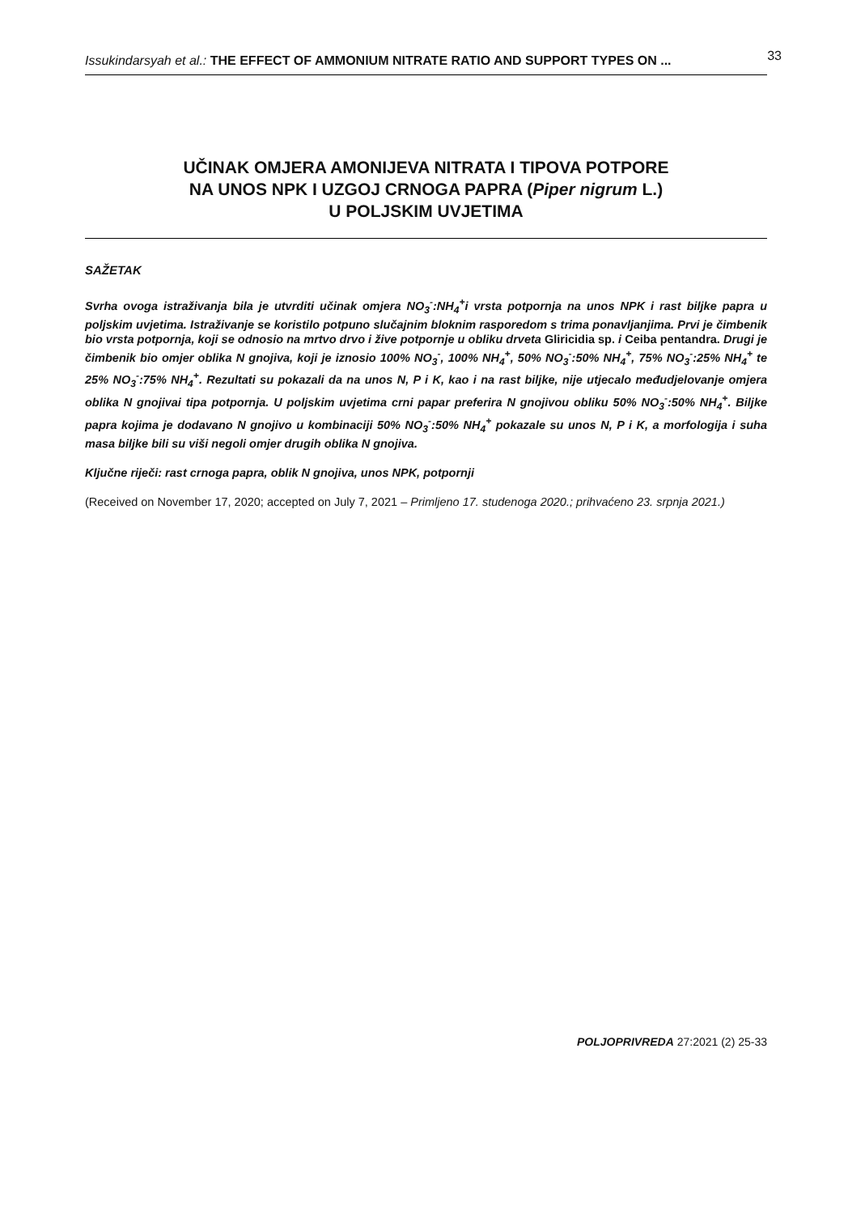Issukindarsyah et al.: THE EFFECT OF AMMONIUM NITRATE RATIO AND SUPPORT TYPES ON ... 33
UČINAK OMJERA AMONIJEVA NITRATA I TIPOVA POTPORE
NA UNOS NPK I UZGOJ CRNOGA PAPRA (Piper nigrum L.)
U POLJSKIM UVJETIMA
SAŽETAK
Svrha ovoga istraživanja bila je utvrditi učinak omjera NO<sub>3</sub><sup>-</sup>:NH<sub>4</sub><sup>+</sup>i vrsta potpornja na unos NPK i rast biljke papra u poljskim uvjetima. Istraživanje se koristilo potpuno slučajnim bloknim rasporedom s trima ponavljanjima. Prvi je čimbenik bio vrsta potpornja, koji se odnosio na mrtvo drvo i žive potpornje u obliku drveta Gliricidia sp. i Ceiba pentandra. Drugi je čimbenik bio omjer oblika N gnojiva, koji je iznosio 100% NO<sub>3</sub><sup>-</sup>, 100% NH<sub>4</sub><sup>+</sup>, 50% NO<sub>3</sub><sup>-</sup>:50% NH<sub>4</sub><sup>+</sup>, 75% NO<sub>3</sub><sup>-</sup>:25% NH<sub>4</sub><sup>+</sup> te 25% NO<sub>3</sub><sup>-</sup>:75% NH<sub>4</sub><sup>+</sup>. Rezultati su pokazali da na unos N, P i K, kao i na rast biljke, nije utjecalo međudjelovanje omjera oblika N gnojivai tipa potpornja. U poljskim uvjetima crni papar preferira N gnojivou obliku 50% NO<sub>3</sub><sup>-</sup>:50% NH<sub>4</sub><sup>+</sup>. Biljke papra kojima je dodavano N gnojivo u kombinaciji 50% NO<sub>3</sub><sup>-</sup>:50% NH<sub>4</sub><sup>+</sup> pokazale su unos N, P i K, a morfologija i suha masa biljke bili su viši negoli omjer drugih oblika N gnojiva.
Ključne riječi: rast crnoga papra, oblik N gnojiva, unos NPK, potpornji
(Received on November 17, 2020; accepted on July 7, 2021 – Primljeno 17. studenoga 2020.; prihvaćeno 23. srpnja 2021.)
POLJOPRIVREDA 27:2021 (2) 25-33